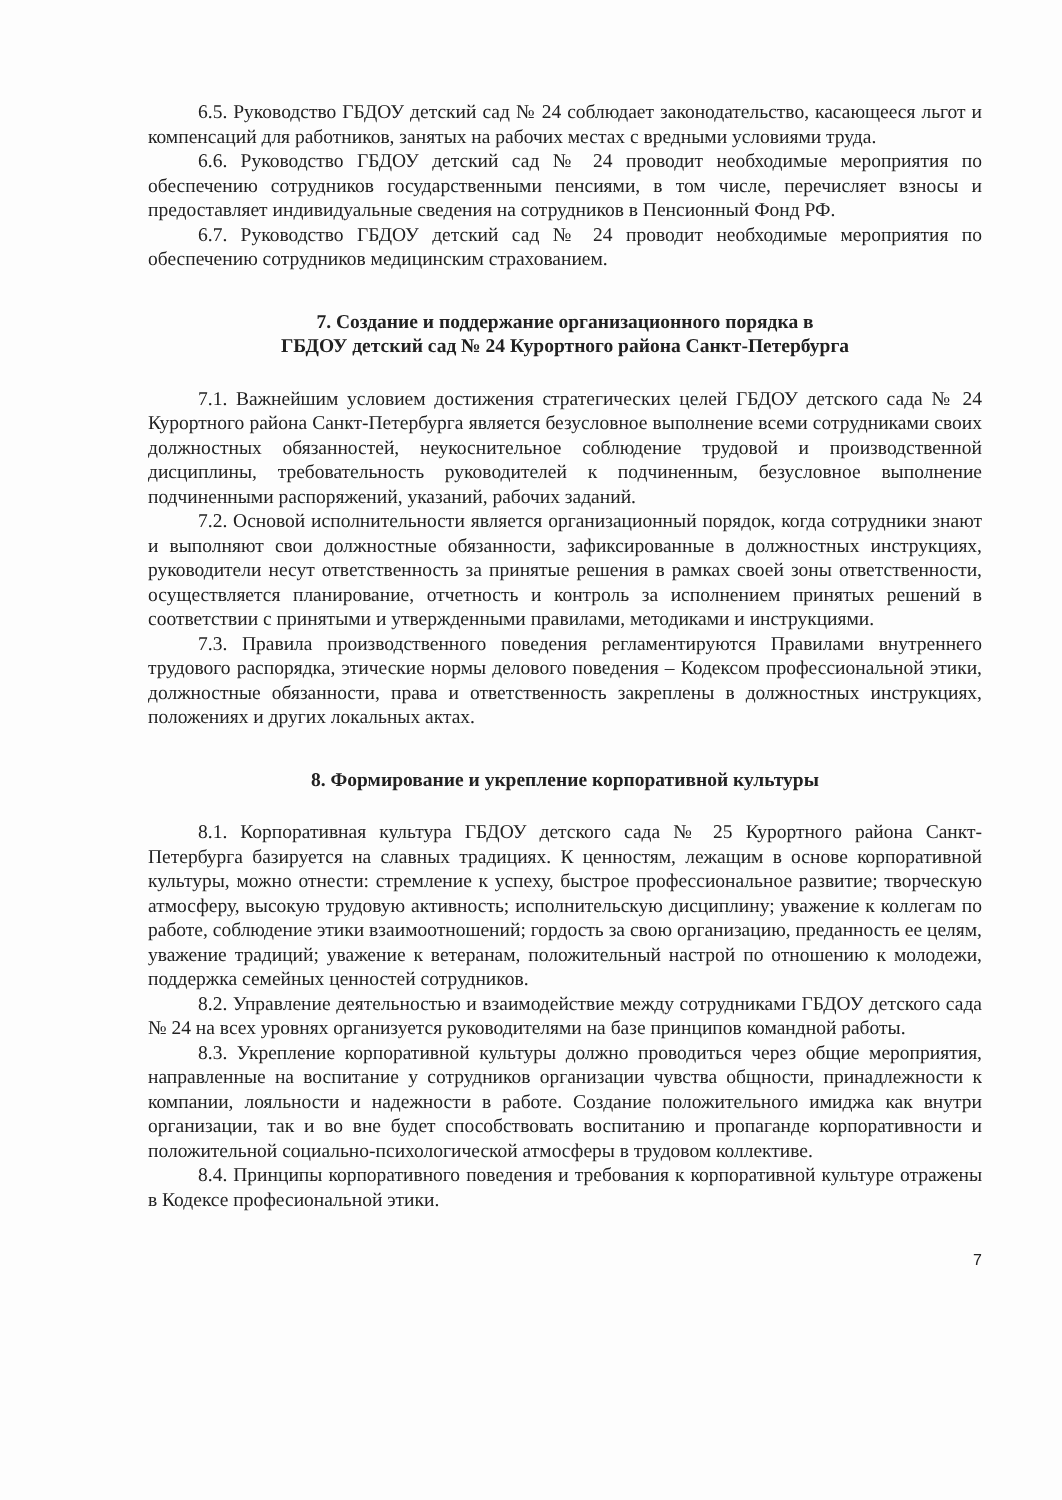6.5. Руководство ГБДОУ детский сад № 24 соблюдает законодательство, касающееся льгот и компенсаций для работников, занятых на рабочих местах с вредными условиями труда.
6.6. Руководство ГБДОУ детский сад № 24 проводит необходимые мероприятия по обеспечению сотрудников государственными пенсиями, в том числе, перечисляет взносы и предоставляет индивидуальные сведения на сотрудников в Пенсионный Фонд РФ.
6.7. Руководство ГБДОУ детский сад № 24 проводит необходимые мероприятия по обеспечению сотрудников медицинским страхованием.
7. Создание и поддержание организационного порядка в
ГБДОУ детский сад № 24 Курортного района Санкт-Петербурга
7.1. Важнейшим условием достижения стратегических целей ГБДОУ детского сада № 24 Курортного района Санкт-Петербурга является безусловное выполнение всеми сотрудниками своих должностных обязанностей, неукоснительное соблюдение трудовой и производственной дисциплины, требовательность руководителей к подчиненным, безусловное выполнение подчиненными распоряжений, указаний, рабочих заданий.
7.2. Основой исполнительности является организационный порядок, когда сотрудники знают и выполняют свои должностные обязанности, зафиксированные в должностных инструкциях, руководители несут ответственность за принятые решения в рамках своей зоны ответственности, осуществляется планирование, отчетность и контроль за исполнением принятых решений в соответствии с принятыми и утвержденными правилами, методиками и инструкциями.
7.3. Правила производственного поведения регламентируются Правилами внутреннего трудового распорядка, этические нормы делового поведения – Кодексом профессиональной этики, должностные обязанности, права и ответственность закреплены в должностных инструкциях, положениях и других локальных актах.
8. Формирование и укрепление корпоративной культуры
8.1. Корпоративная культура ГБДОУ детского сада № 25 Курортного района Санкт-Петербурга базируется на славных традициях. К ценностям, лежащим в основе корпоративной культуры, можно отнести: стремление к успеху, быстрое профессиональное развитие; творческую атмосферу, высокую трудовую активность; исполнительскую дисциплину; уважение к коллегам по работе, соблюдение этики взаимоотношений; гордость за свою организацию, преданность ее целям, уважение традиций; уважение к ветеранам, положительный настрой по отношению к молодежи, поддержка семейных ценностей сотрудников.
8.2. Управление деятельностью и взаимодействие между сотрудниками ГБДОУ детского сада № 24 на всех уровнях организуется руководителями на базе принципов командной работы.
8.3. Укрепление корпоративной культуры должно проводиться через общие мероприятия, направленные на воспитание у сотрудников организации чувства общности, принадлежности к компании, лояльности и надежности в работе. Создание положительного имиджа как внутри организации, так и во вне будет способствовать воспитанию и пропаганде корпоративности и положительной социально-психологической атмосферы в трудовом коллективе.
8.4. Принципы корпоративного поведения и требования к корпоративной культуре отражены в Кодексе професиональной этики.
7